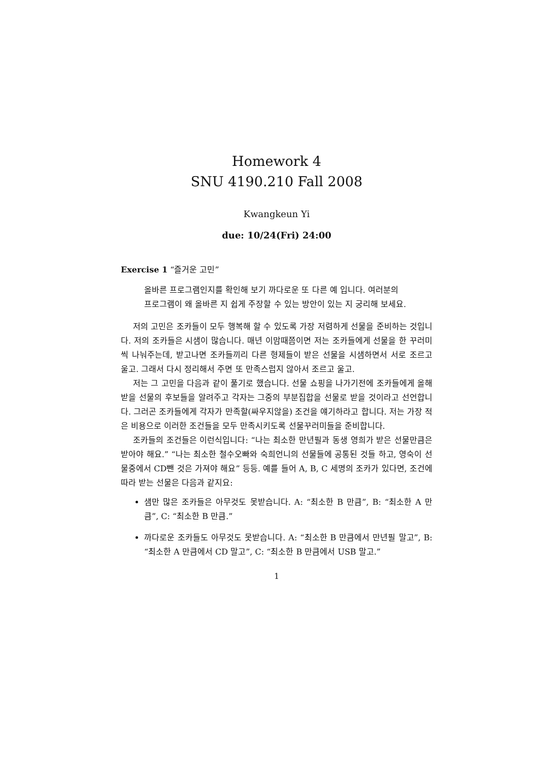Homework 4
SNU 4190.210 Fall 2008
Kwangkeun Yi
due: 10/24(Fri) 24:00
Exercise 1 “즐거운 고민”
올바른 프로그램인지를 확인해 보기 까다로운 또 다른 예 입니다. 여러분의 프로그램이 왜 올바른 지 쉽게 주장할 수 있는 방안이 있는 지 궁리해 보세요.
저의 고민은 조카들이 모두 행복해 할 수 있도록 가장 저렴하게 선물을 준비하는 것입니다. 저의 조카들은 시샘이 많습니다. 매년 이맘때쯤이면 저는 조카들에게 선물을 한 꾸러미씩 나눠주는데, 받고나면 조카들끼리 다른 형제들이 받은 선물을 시샘하면서 서로 조르고 울고. 그래서 다시 정리해서 주면 또 만족스럽지 않아서 조르고 울고.
저는 그 고민을 다음과 같이 풀기로 했습니다. 선물 쇼핑을 나가기전에 조카들에게 올해 받을 선물의 후보들을 알려주고 각자는 그중의 부분집합을 선물로 받을 것이라고 선언합니다. 그러곤 조카들에게 각자가 만족할(싸우지않을) 조건을 얘기하라고 합니다. 저는 가장 적은 비용으로 이러한 조건들을 모두 만족시키도록 선물꾸러미들을 준비합니다.
조카들의 조건들은 이런식입니다: “나는 최소한 만년필과 동생 영희가 받은 선물만큼은 받아야 해요.” “나는 최소한 철수오빠와 숙희언니의 선물들에 공통된 것들 하고, 영숙이 선물중에서 CD뺀 것은 가져야 해요” 등등. 예를 들어 A, B, C 세명의 조카가 있다면, 조건에 따라 받는 선물은 다음과 같지요:
샘만 많은 조카들은 아무것도 못받습니다. A: “최소한 B 만큼”, B: “최소한 A 만큼”, C: “최소한 B 만큼.”
까다로운 조카들도 아무것도 못받습니다. A: “최소한 B 만큼에서 만년필 말고”, B: “최소한 A 만큼에서 CD 말고”, C: “최소한 B 만큼에서 USB 말고.”
1